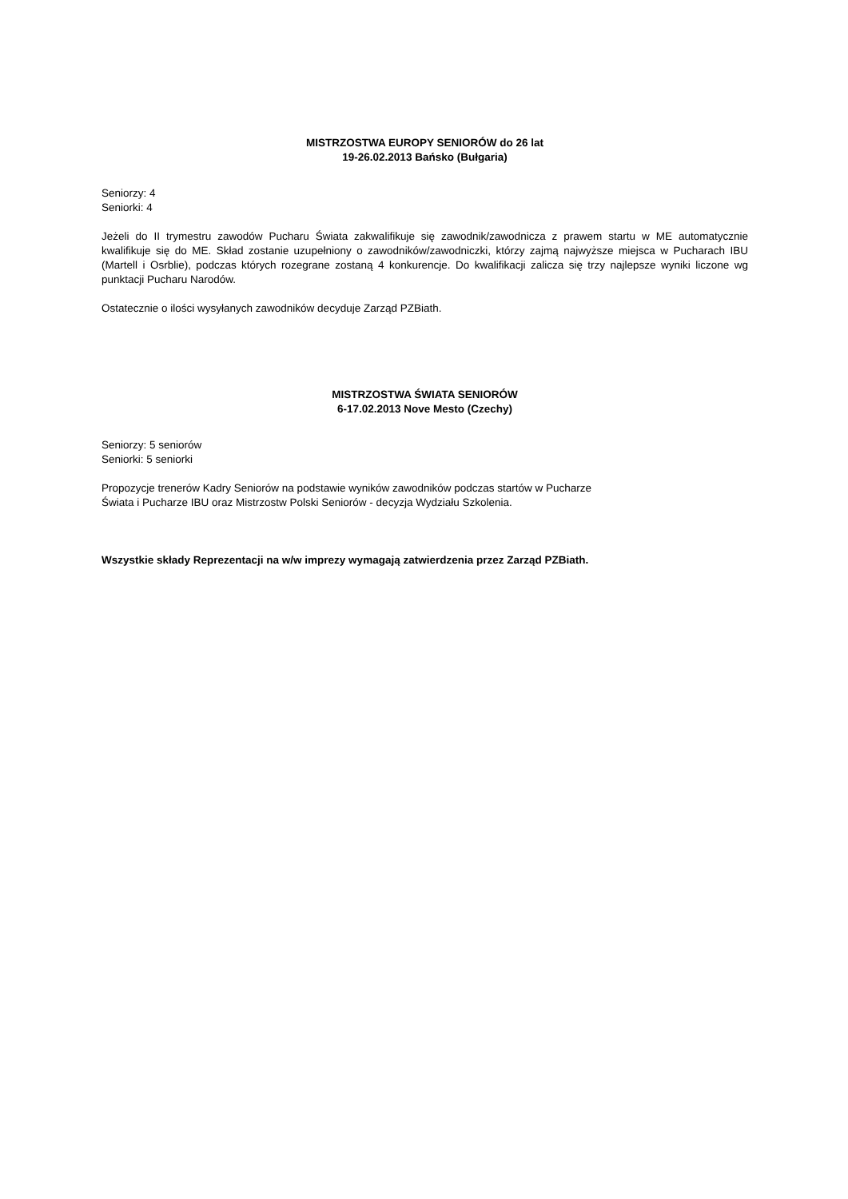MISTRZOSTWA EUROPY SENIORÓW do 26 lat
19-26.02.2013 Bańsko (Bułgaria)
Seniorzy: 4
Seniorki: 4
Jeżeli do II trymestru zawodów Pucharu Świata zakwalifikuje się zawodnik/zawodnicza z prawem startu w ME automatycznie kwalifikuje się do ME. Skład zostanie uzupełniony o zawodników/zawodniczki, którzy zajmą najwyższe miejsca w Pucharach IBU (Martell i Osrblie), podczas których rozegrane zostaną 4 konkurencje. Do kwalifikacji zalicza się trzy najlepsze wyniki liczone wg punktacji Pucharu Narodów.
Ostatecznie o ilości wysyłanych zawodników decyduje Zarząd PZBiath.
MISTRZOSTWA ŚWIATA SENIORÓW
6-17.02.2013 Nove Mesto (Czechy)
Seniorzy: 5 seniorów
Seniorki: 5 seniorki
Propozycje trenerów Kadry Seniorów na podstawie wyników zawodników podczas startów w Pucharze
Świata i Pucharze IBU oraz Mistrzostw Polski Seniorów - decyzja Wydziału Szkolenia.
Wszystkie składy Reprezentacji na w/w imprezy wymagają zatwierdzenia przez Zarząd PZBiath.